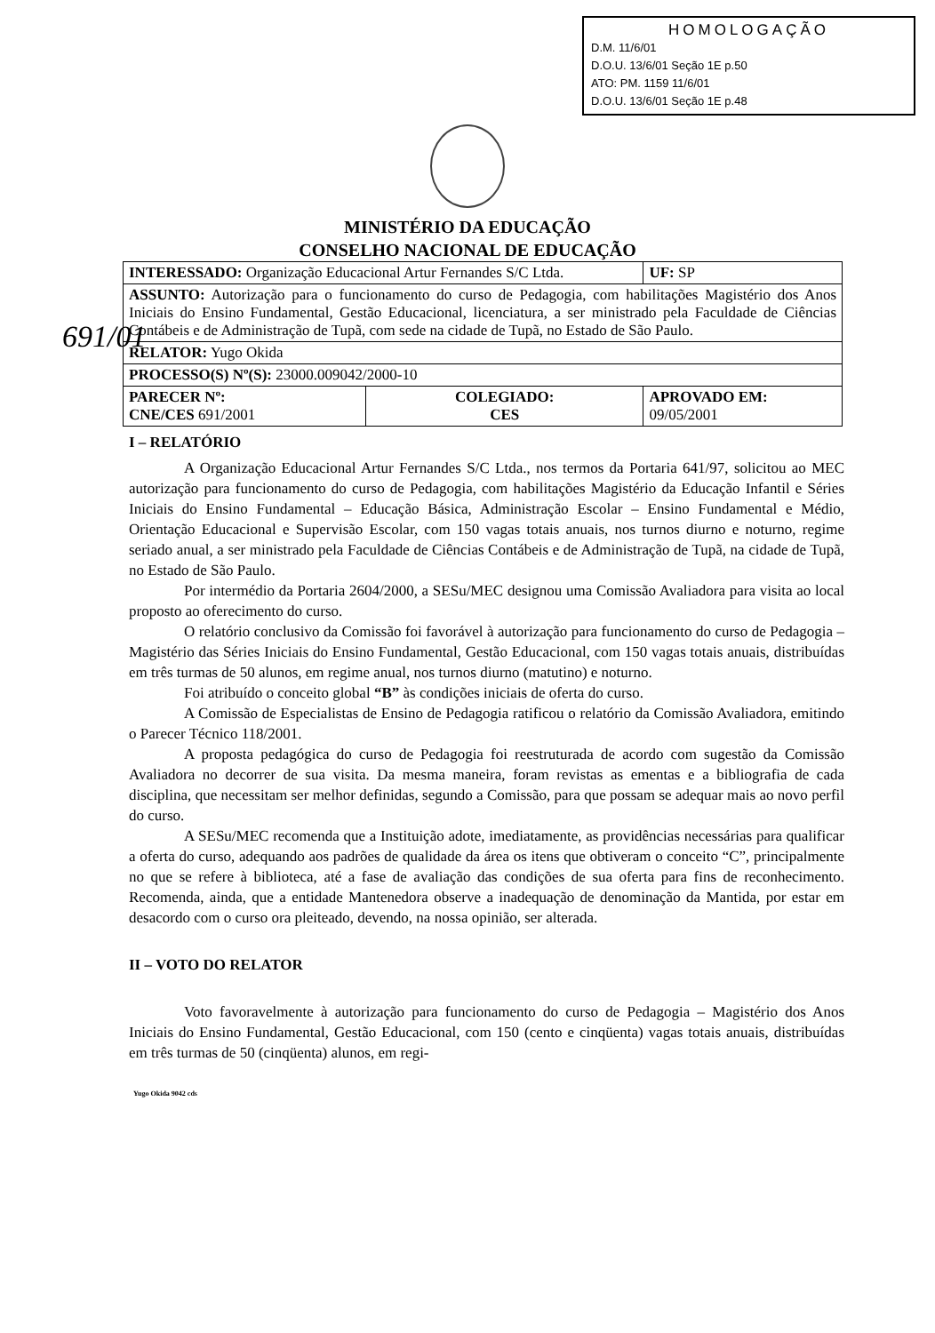HOMOLOGAÇÃO
D.M. 11/6/01
D.O.U. 13/6/01 Seção 1E p.50
ATO: PM. 1159 11/6/01
D.O.U. 13/6/01 Seção 1E p.48
691/01
MINISTÉRIO DA EDUCAÇÃO
CONSELHO NACIONAL DE EDUCAÇÃO
| INTERESSADO: Organização Educacional Artur Fernandes S/C Ltda. | | UF: SP |
| ASSUNTO: Autorização para o funcionamento do curso de Pedagogia, com habilitações Magistério dos Anos Iniciais do Ensino Fundamental, Gestão Educacional, licenciatura, a ser ministrado pela Faculdade de Ciências Contábeis e de Administração de Tupã, com sede na cidade de Tupã, no Estado de São Paulo. | | |
| RELATOR: Yugo Okida | | |
| PROCESSO(S) Nº(S): 23000.009042/2000-10 | | |
| PARECER Nº: CNE/CES 691/2001 | COLEGIADO: CES | APROVADO EM: 09/05/2001 |
I – RELATÓRIO
A Organização Educacional Artur Fernandes S/C Ltda., nos termos da Portaria 641/97, solicitou ao MEC autorização para funcionamento do curso de Pedagogia, com habilitações Magistério da Educação Infantil e Séries Iniciais do Ensino Fundamental – Educação Básica, Administração Escolar – Ensino Fundamental e Médio, Orientação Educacional e Supervisão Escolar, com 150 vagas totais anuais, nos turnos diurno e noturno, regime seriado anual, a ser ministrado pela Faculdade de Ciências Contábeis e de Administração de Tupã, na cidade de Tupã, no Estado de São Paulo.
Por intermédio da Portaria 2604/2000, a SESu/MEC designou uma Comissão Avaliadora para visita ao local proposto ao oferecimento do curso.
O relatório conclusivo da Comissão foi favorável à autorização para funcionamento do curso de Pedagogia – Magistério das Séries Iniciais do Ensino Fundamental, Gestão Educacional, com 150 vagas totais anuais, distribuídas em três turmas de 50 alunos, em regime anual, nos turnos diurno (matutino) e noturno.
Foi atribuído o conceito global “B” às condições iniciais de oferta do curso.
A Comissão de Especialistas de Ensino de Pedagogia ratificou o relatório da Comissão Avaliadora, emitindo o Parecer Técnico 118/2001.
A proposta pedagógica do curso de Pedagogia foi reestruturada de acordo com sugestão da Comissão Avaliadora no decorrer de sua visita. Da mesma maneira, foram revistas as ementas e a bibliografia de cada disciplina, que necessitam ser melhor definidas, segundo a Comissão, para que possam se adequar mais ao novo perfil do curso.
A SESu/MEC recomenda que a Instituição adote, imediatamente, as providências necessárias para qualificar a oferta do curso, adequando aos padrões de qualidade da área os itens que obtiveram o conceito “C”, principalmente no que se refere à biblioteca, até a fase de avaliação das condições de sua oferta para fins de reconhecimento. Recomenda, ainda, que a entidade Mantenedora observe a inadequação de denominação da Mantida, por estar em desacordo com o curso ora pleiteado, devendo, na nossa opinião, ser alterada.
II – VOTO DO RELATOR
Voto favoravelmente à autorização para funcionamento do curso de Pedagogia – Magistério dos Anos Iniciais do Ensino Fundamental, Gestão Educacional, com 150 (cento e cinqüenta) vagas totais anuais, distribuídas em três turmas de 50 (cinqüenta) alunos, em regi-
Yugo Okida 9042 cds